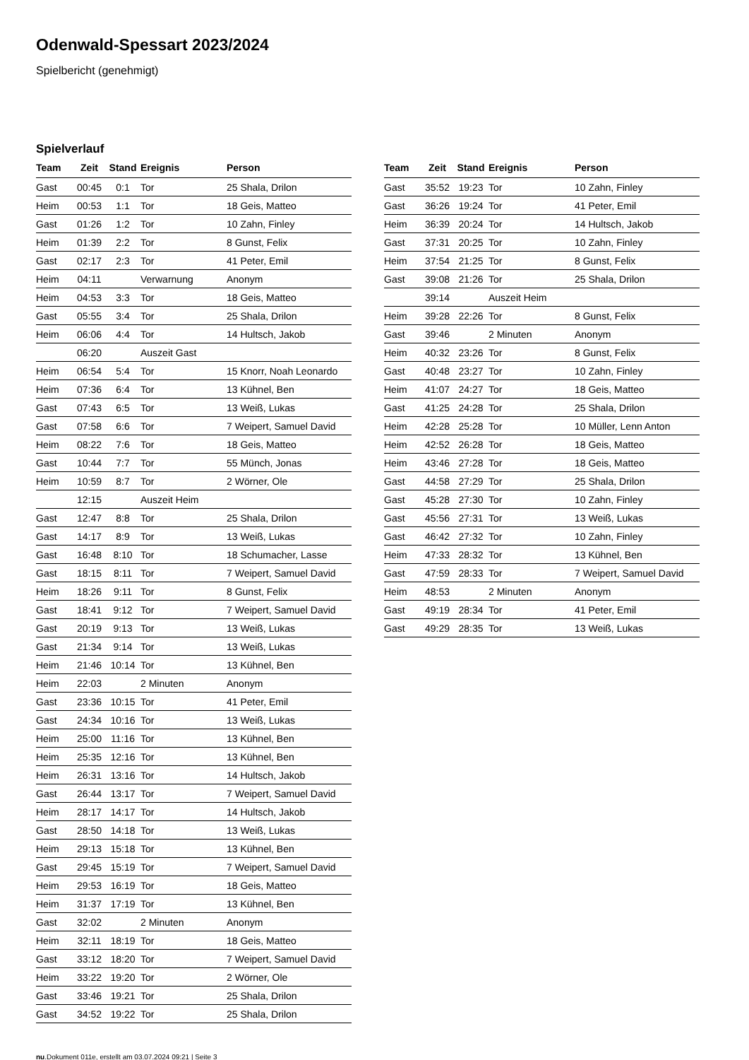Odenwald-Spessart 2023/2024
Spielbericht (genehmigt)
Spielverlauf
| Team | Zeit | Stand | Ereignis | Person |
| --- | --- | --- | --- | --- |
| Gast | 00:45 | 0:1 | Tor | 25 Shala, Drilon |
| Heim | 00:53 | 1:1 | Tor | 18 Geis, Matteo |
| Gast | 01:26 | 1:2 | Tor | 10 Zahn, Finley |
| Heim | 01:39 | 2:2 | Tor | 8 Gunst, Felix |
| Gast | 02:17 | 2:3 | Tor | 41 Peter, Emil |
| Heim | 04:11 | | Verwarnung | Anonym |
| Heim | 04:53 | 3:3 | Tor | 18 Geis, Matteo |
| Gast | 05:55 | 3:4 | Tor | 25 Shala, Drilon |
| Heim | 06:06 | 4:4 | Tor | 14 Hultsch, Jakob |
| | 06:20 | | Auszeit Gast | |
| Heim | 06:54 | 5:4 | Tor | 15 Knorr, Noah Leonardo |
| Heim | 07:36 | 6:4 | Tor | 13 Kühnel, Ben |
| Gast | 07:43 | 6:5 | Tor | 13 Weiß, Lukas |
| Gast | 07:58 | 6:6 | Tor | 7 Weipert, Samuel David |
| Heim | 08:22 | 7:6 | Tor | 18 Geis, Matteo |
| Gast | 10:44 | 7:7 | Tor | 55 Münch, Jonas |
| Heim | 10:59 | 8:7 | Tor | 2 Wörner, Ole |
| | 12:15 | | Auszeit Heim | |
| Gast | 12:47 | 8:8 | Tor | 25 Shala, Drilon |
| Gast | 14:17 | 8:9 | Tor | 13 Weiß, Lukas |
| Gast | 16:48 | 8:10 | Tor | 18 Schumacher, Lasse |
| Gast | 18:15 | 8:11 | Tor | 7 Weipert, Samuel David |
| Heim | 18:26 | 9:11 | Tor | 8 Gunst, Felix |
| Gast | 18:41 | 9:12 | Tor | 7 Weipert, Samuel David |
| Gast | 20:19 | 9:13 | Tor | 13 Weiß, Lukas |
| Gast | 21:34 | 9:14 | Tor | 13 Weiß, Lukas |
| Heim | 21:46 | 10:14 | Tor | 13 Kühnel, Ben |
| Heim | 22:03 | | 2 Minuten | Anonym |
| Gast | 23:36 | 10:15 | Tor | 41 Peter, Emil |
| Gast | 24:34 | 10:16 | Tor | 13 Weiß, Lukas |
| Heim | 25:00 | 11:16 | Tor | 13 Kühnel, Ben |
| Heim | 25:35 | 12:16 | Tor | 13 Kühnel, Ben |
| Heim | 26:31 | 13:16 | Tor | 14 Hultsch, Jakob |
| Gast | 26:44 | 13:17 | Tor | 7 Weipert, Samuel David |
| Heim | 28:17 | 14:17 | Tor | 14 Hultsch, Jakob |
| Gast | 28:50 | 14:18 | Tor | 13 Weiß, Lukas |
| Heim | 29:13 | 15:18 | Tor | 13 Kühnel, Ben |
| Gast | 29:45 | 15:19 | Tor | 7 Weipert, Samuel David |
| Heim | 29:53 | 16:19 | Tor | 18 Geis, Matteo |
| Heim | 31:37 | 17:19 | Tor | 13 Kühnel, Ben |
| Gast | 32:02 | | 2 Minuten | Anonym |
| Heim | 32:11 | 18:19 | Tor | 18 Geis, Matteo |
| Gast | 33:12 | 18:20 | Tor | 7 Weipert, Samuel David |
| Heim | 33:22 | 19:20 | Tor | 2 Wörner, Ole |
| Gast | 33:46 | 19:21 | Tor | 25 Shala, Drilon |
| Gast | 34:52 | 19:22 | Tor | 25 Shala, Drilon |
| Team | Zeit | Stand | Ereignis | Person |
| --- | --- | --- | --- | --- |
| Gast | 35:52 | 19:23 | Tor | 10 Zahn, Finley |
| Gast | 36:26 | 19:24 | Tor | 41 Peter, Emil |
| Heim | 36:39 | 20:24 | Tor | 14 Hultsch, Jakob |
| Gast | 37:31 | 20:25 | Tor | 10 Zahn, Finley |
| Heim | 37:54 | 21:25 | Tor | 8 Gunst, Felix |
| Gast | 39:08 | 21:26 | Tor | 25 Shala, Drilon |
| | 39:14 | | Auszeit Heim | |
| Heim | 39:28 | 22:26 | Tor | 8 Gunst, Felix |
| Gast | 39:46 | | 2 Minuten | Anonym |
| Heim | 40:32 | 23:26 | Tor | 8 Gunst, Felix |
| Gast | 40:48 | 23:27 | Tor | 10 Zahn, Finley |
| Heim | 41:07 | 24:27 | Tor | 18 Geis, Matteo |
| Gast | 41:25 | 24:28 | Tor | 25 Shala, Drilon |
| Heim | 42:28 | 25:28 | Tor | 10 Müller, Lenn Anton |
| Heim | 42:52 | 26:28 | Tor | 18 Geis, Matteo |
| Heim | 43:46 | 27:28 | Tor | 18 Geis, Matteo |
| Gast | 44:58 | 27:29 | Tor | 25 Shala, Drilon |
| Gast | 45:28 | 27:30 | Tor | 10 Zahn, Finley |
| Gast | 45:56 | 27:31 | Tor | 13 Weiß, Lukas |
| Gast | 46:42 | 27:32 | Tor | 10 Zahn, Finley |
| Heim | 47:33 | 28:32 | Tor | 13 Kühnel, Ben |
| Gast | 47:59 | 28:33 | Tor | 7 Weipert, Samuel David |
| Heim | 48:53 | | 2 Minuten | Anonym |
| Gast | 49:19 | 28:34 | Tor | 41 Peter, Emil |
| Gast | 49:29 | 28:35 | Tor | 13 Weiß, Lukas |
nu.Dokument 011e, erstellt am 03.07.2024 09:21 | Seite 3